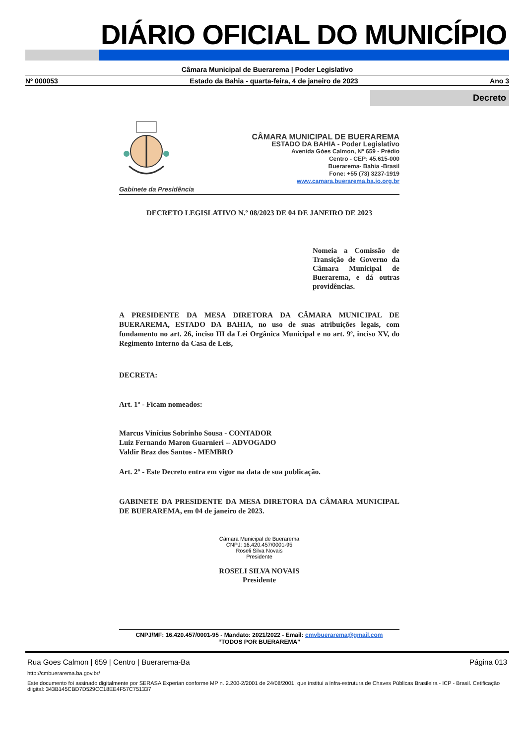DIÁRIO OFICIAL DO MUNICÍPIO
Câmara Municipal de Buerarema | Poder Legislativo
Nº 000053 Estado da Bahia - quarta-feira, 4 de janeiro de 2023 Ano 3
Decreto
Gabinete da Presidência
CÂMARA MUNICIPAL DE BUERAREMA
ESTADO DA BAHIA - Poder Legislativo
Avenida Góes Calmon, Nº 659 - Prédio
Centro - CEP: 45.615-000
Buerarema- Bahia -Brasil
Fone: +55 (73) 3237-1919
www.camara.buerarema.ba.io.org.br
DECRETO LEGISLATIVO N.º 08/2023 DE 04 DE JANEIRO DE 2023
Nomeia a Comissão de Transição de Governo da Câmara Municipal de Buerarema, e dá outras providências.
A PRESIDENTE DA MESA DIRETORA DA CÂMARA MUNICIPAL DE BUERAREMA, ESTADO DA BAHIA, no uso de suas atribuições legais, com fundamento no art. 26, inciso III da Lei Orgânica Municipal e no art. 9º, inciso XV, do Regimento Interno da Casa de Leis,
DECRETA:
Art. 1º - Ficam nomeados:
Marcus Vinícius Sobrinho Sousa - CONTADOR
Luiz Fernando Maron Guarnieri -- ADVOGADO
Valdir Braz dos Santos - MEMBRO
Art. 2º - Este Decreto entra em vigor na data de sua publicação.
GABINETE DA PRESIDENTE DA MESA DIRETORA DA CÂMARA MUNICIPAL DE BUERAREMA, em 04 de janeiro de 2023.
Câmara Municipal de Buerarema
CNPJ: 16.420.457/0001-95
Roseli Silva Novais
Presidente
ROSELI SILVA NOVAIS
Presidente
CNPJ/MF: 16.420.457/0001-95 - Mandato: 2021/2022 - Email: cmvbuerarema@gmail.com
“TODOS POR BUERAREMA”
Rua Goes Calmon | 659 | Centro | Buerarema-Ba Página 013
http://cmbuerarema.ba.gov.br/
Este documento foi assinado digitalmente por SERASA Experian conforme MP n. 2.200-2/2001 de 24/08/2001, que institui a infra-estrutura de Chaves Públicas Brasileira - ICP - Brasil. Cetificação diigital: 343B145CBD7D529CC18EE4F57C751337